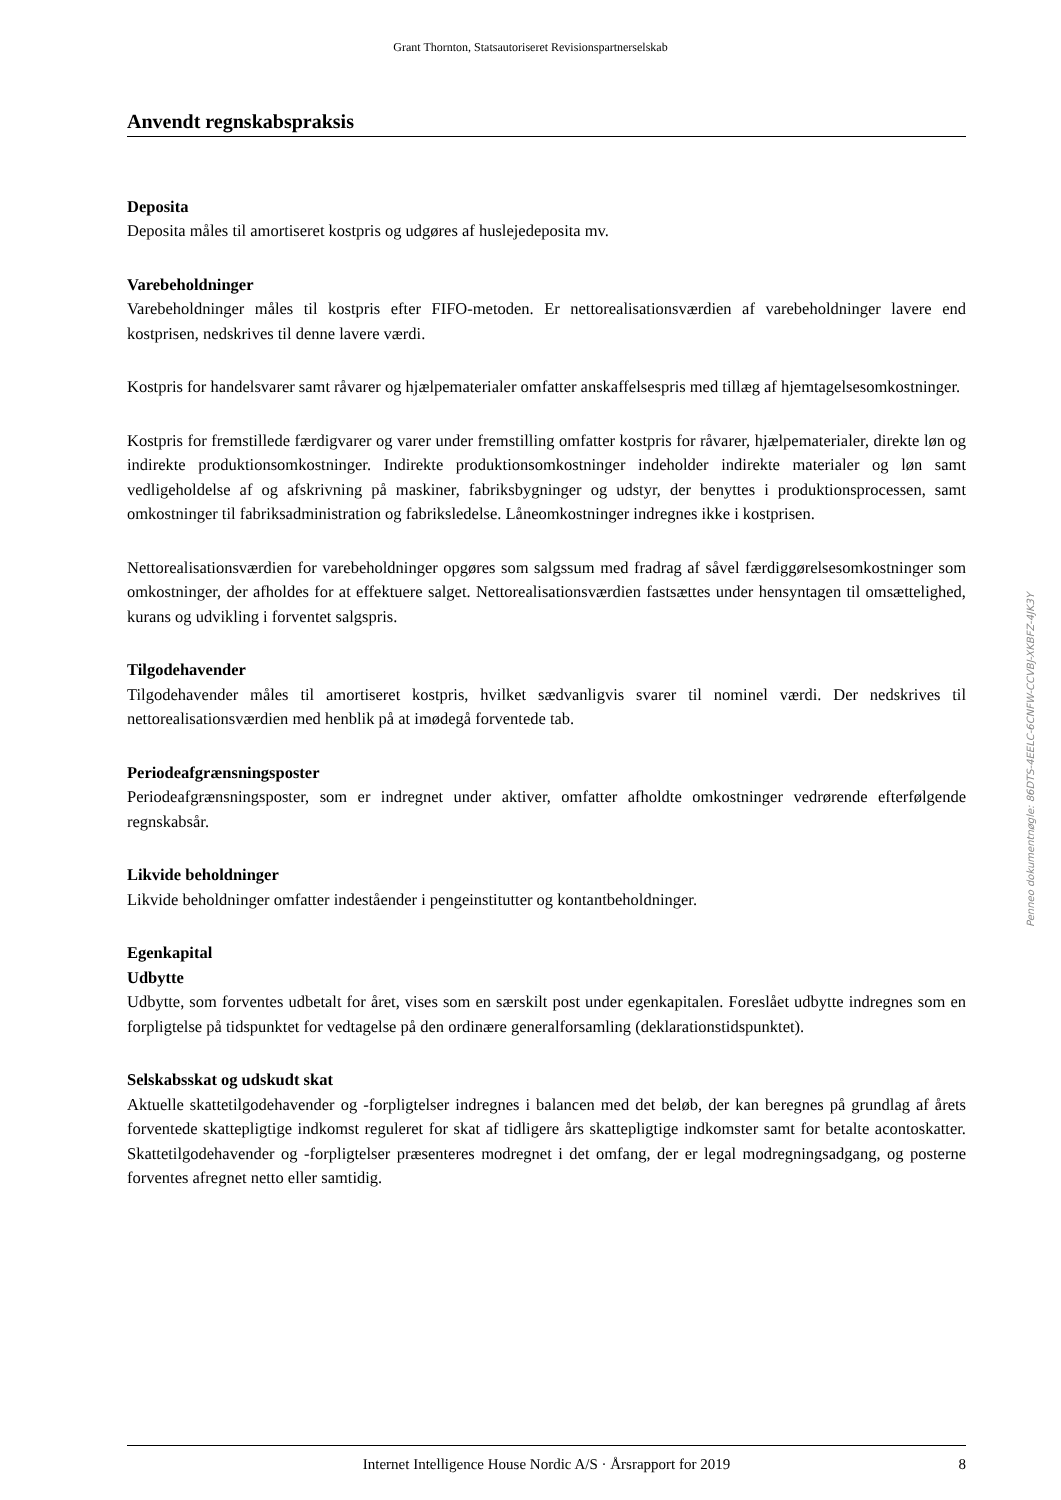Grant Thornton, Statsautoriseret Revisionspartnerselskab
Anvendt regnskabspraksis
Deposita
Deposita måles til amortiseret kostpris og udgøres af huslejedeposita mv.
Varebeholdninger
Varebeholdninger måles til kostpris efter FIFO-metoden. Er nettorealisationsværdien af varebeholdninger lavere end kostprisen, nedskrives til denne lavere værdi.
Kostpris for handelsvarer samt råvarer og hjælpematerialer omfatter anskaffelsespris med tillæg af hjemtagelsesomkostninger.
Kostpris for fremstillede færdigvarer og varer under fremstilling omfatter kostpris for råvarer, hjælpematerialer, direkte løn og indirekte produktionsomkostninger. Indirekte produktionsomkostninger indeholder indirekte materialer og løn samt vedligeholdelse af og afskrivning på maskiner, fabriksbygninger og udstyr, der benyttes i produktionsprocessen, samt omkostninger til fabriksadministration og fabriksledelse. Låneomkostninger indregnes ikke i kostprisen.
Nettorealisationsværdien for varebeholdninger opgøres som salgssum med fradrag af såvel færdiggørelsesomkostninger som omkostninger, der afholdes for at effektuere salget. Nettorealisationsværdien fastsættes under hensyntagen til omsættelighed, kurans og udvikling i forventet salgspris.
Tilgodehavender
Tilgodehavender måles til amortiseret kostpris, hvilket sædvanligvis svarer til nominel værdi. Der nedskrives til nettorealisationsværdien med henblik på at imødegå forventede tab.
Periodeafgrænsningsposter
Periodeafgrænsningsposter, som er indregnet under aktiver, omfatter afholdte omkostninger vedrørende efterfølgende regnskabsår.
Likvide beholdninger
Likvide beholdninger omfatter indeståender i pengeinstitutter og kontantbeholdninger.
Egenkapital
Udbytte
Udbytte, som forventes udbetalt for året, vises som en særskilt post under egenkapitalen. Foreslået udbytte indregnes som en forpligtelse på tidspunktet for vedtagelse på den ordinære generalforsamling (deklarationstidspunktet).
Selskabsskat og udskudt skat
Aktuelle skattetilgodehavender og -forpligtelser indregnes i balancen med det beløb, der kan beregnes på grundlag af årets forventede skattepligtige indkomst reguleret for skat af tidligere års skattepligtige indkomster samt for betalte acontoskatter. Skattetilgodehavender og -forpligtelser præsenteres modregnet i det omfang, der er legal modregningsadgang, og posterne forventes afregnet netto eller samtidig.
Penneo dokumentnøgle: 86DTS-4EELC-6CNFW-CCVBJ-XKBFZ-4JK3Y
Internet Intelligence House Nordic A/S · Årsrapport for 2019 8